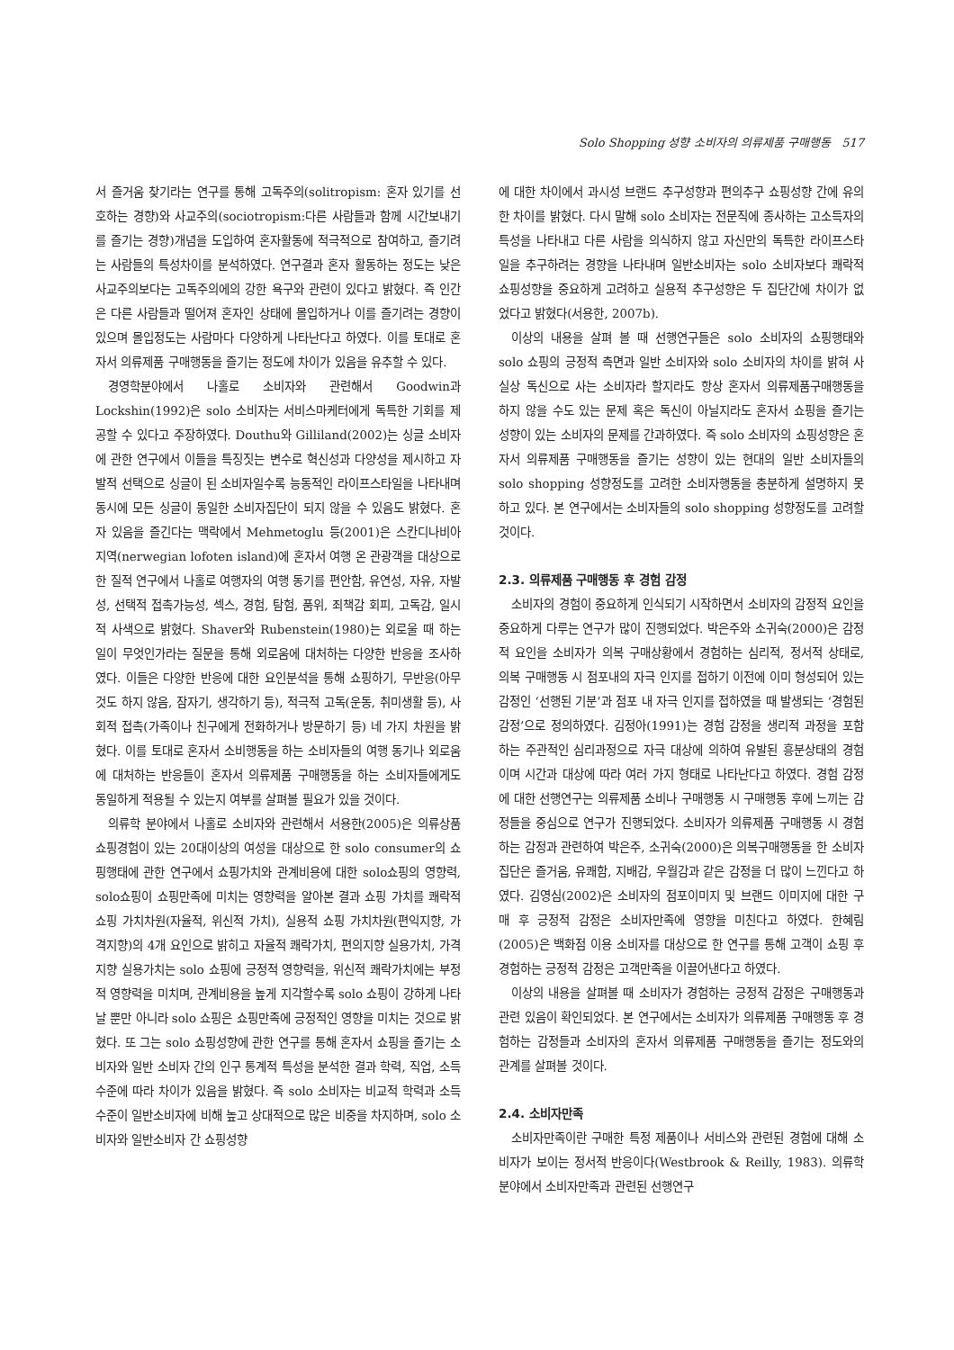Solo Shopping 성향 소비자의 의류제품 구매행동 517
서 즐거움 찾기라는 연구를 통해 고독주의(solitropism: 혼자 있기를 선호하는 경향)와 사교주의(sociotropism:다른 사람들과 함께 시간보내기를 즐기는 경향)개념을 도입하여 혼자활동에 적극적으로 참여하고, 즐기려는 사람들의 특성차이를 분석하였다. 연구결과 혼자 활동하는 정도는 낮은 사교주의보다는 고독주의에의 강한 욕구와 관련이 있다고 밝혔다. 즉 인간은 다른 사람들과 떨어져 혼자인 상태에 몰입하거나 이를 즐기려는 경향이 있으며 몰입정도는 사람마다 다양하게 나타난다고 하였다. 이를 토대로 혼자서 의류제품 구매행동을 즐기는 정도에 차이가 있음을 유추할 수 있다.
경영학분야에서 나홀로 소비자와 관련해서 Goodwin과 Lockshin(1992)은 solo 소비자는 서비스마케터에게 독특한 기회를 제공할 수 있다고 주장하였다. Douthu와 Gilliland(2002)는 싱글 소비자에 관한 연구에서 이들을 특징짓는 변수로 혁신성과 다양성을 제시하고 자발적 선택으로 싱글이 된 소비자일수록 능동적인 라이프스타일을 나타내며 동시에 모든 싱글이 동일한 소비자집단이 되지 않을 수 있음도 밝혔다. 혼자 있음을 즐긴다는 맥락에서 Mehmetoglu 등(2001)은 스칸디나비아 지역(nerwegian lofoten island)에 혼자서 여행 온 관광객을 대상으로 한 질적 연구에서 나홀로 여행자의 여행 동기를 편안함, 유연성, 자유, 자발성, 선택적 접촉가능성, 섹스, 경험, 탐험, 품위, 죄책감 회피, 고독감, 일시적 사색으로 밝혔다. Shaver와 Rubenstein(1980)는 외로울 때 하는 일이 무엇인가라는 질문을 통해 외로움에 대처하는 다양한 반응을 조사하였다. 이들은 다양한 반응에 대한 요인분석을 통해 쇼핑하기, 무반응(아무것도 하지 않음, 잠자기, 생각하기 등), 적극적 고독(운동, 취미생활 등), 사회적 접촉(가족이나 친구에게 전화하거나 방문하기 등) 네 가지 차원을 밝혔다. 이를 토대로 혼자서 소비행동을 하는 소비자들의 여행 동기나 외로움에 대처하는 반응들이 혼자서 의류제품 구매행동을 하는 소비자들에게도 동일하게 적용될 수 있는지 여부를 살펴볼 필요가 있을 것이다.
의류학 분야에서 나홀로 소비자와 관련해서 서용한(2005)은 의류상품 쇼핑경험이 있는 20대이상의 여성을 대상으로 한 solo consumer의 쇼핑행태에 관한 연구에서 쇼핑가치와 관계비용에 대한 solo쇼핑의 영향력, solo쇼핑이 쇼핑만족에 미치는 영향력을 알아본 결과 쇼핑 가치를 쾌락적 쇼핑 가치차원(자율적, 위신적 가치), 실용적 쇼핑 가치차원(편익지향, 가격지향)의 4개 요인으로 밝히고 자율적 쾌락가치, 편의지향 실용가치, 가격지향 실용가치는 solo 쇼핑에 긍정적 영향력을, 위신적 쾌락가치에는 부정적 영향력을 미치며, 관계비용을 높게 지각할수록 solo 쇼핑이 강하게 나타날 뿐만 아니라 solo 쇼핑은 쇼핑만족에 긍정적인 영향을 미치는 것으로 밝혔다. 또 그는 solo 쇼핑성향에 관한 연구를 통해 혼자서 쇼핑을 즐기는 소비자와 일반 소비자 간의 인구 통계적 특성을 분석한 결과 학력, 직업, 소득수준에 따라 차이가 있음을 밝혔다. 즉 solo 소비자는 비교적 학력과 소득수준이 일반소비자에 비해 높고 상대적으로 많은 비중을 차지하며, solo 소비자와 일반소비자 간 쇼핑성향
에 대한 차이에서 과시성 브랜드 추구성향과 편의추구 쇼핑성향 간에 유의한 차이를 밝혔다. 다시 말해 solo 소비자는 전문직에 종사하는 고소득자의 특성을 나타내고 다른 사람을 의식하지 않고 자신만의 독특한 라이프스타일을 추구하려는 경향을 나타내며 일반소비자는 solo 소비자보다 쾌락적 쇼핑성향을 중요하게 고려하고 실용적 추구성향은 두 집단간에 차이가 없었다고 밝혔다(서용한, 2007b).
이상의 내용을 살펴 볼 때 선행연구들은 solo 소비자의 쇼핑행태와 solo 쇼핑의 긍정적 측면과 일반 소비자와 solo 소비자의 차이를 밝혀 사실상 독신으로 사는 소비자라 할지라도 항상 혼자서 의류제품구매행동을 하지 않을 수도 있는 문제 혹은 독신이 아닐지라도 혼자서 쇼핑을 즐기는 성향이 있는 소비자의 문제를 간과하였다. 즉 solo 소비자의 쇼핑성향은 혼자서 의류제품 구매행동을 즐기는 성향이 있는 현대의 일반 소비자들의 solo shopping 성향정도를 고려한 소비자행동을 충분하게 설명하지 못하고 있다. 본 연구에서는 소비자들의 solo shopping 성향정도를 고려할 것이다.
2.3. 의류제품 구매행동 후 경험 감정
소비자의 경험이 중요하게 인식되기 시작하면서 소비자의 감정적 요인을 중요하게 다루는 연구가 많이 진행되었다. 박은주와 소귀숙(2000)은 감정적 요인을 소비자가 의복 구매상황에서 경험하는 심리적, 정서적 상태로, 의복 구매행동 시 점포내의 자극 인지를 접하기 이전에 이미 형성되어 있는 감정인 ‘선행된 기분’과 점포 내 자극 인지를 접하였을 때 발생되는 ‘경험된 감정’으로 정의하였다. 김정아(1991)는 경험 감정을 생리적 과정을 포함하는 주관적인 심리과정으로 자극 대상에 의하여 유발된 흥분상태의 경험이며 시간과 대상에 따라 여러 가지 형태로 나타난다고 하였다. 경험 감정에 대한 선행연구는 의류제품 소비나 구매행동 시 구매행동 후에 느끼는 감정들을 중심으로 연구가 진행되었다. 소비자가 의류제품 구매행동 시 경험하는 감정과 관련하여 박은주, 소귀숙(2000)은 의복구매행동을 한 소비자집단은 즐거움, 유쾌함, 지배감, 우월감과 같은 감정을 더 많이 느낀다고 하였다. 김영심(2002)은 소비자의 점포이미지 및 브랜드 이미지에 대한 구매 후 긍정적 감정은 소비자만족에 영향을 미친다고 하였다. 한혜림(2005)은 백화점 이용 소비자를 대상으로 한 연구를 통해 고객이 쇼핑 후 경험하는 긍정적 감정은 고객만족을 이끌어낸다고 하였다.
이상의 내용을 살펴볼 때 소비자가 경험하는 긍정적 감정은 구매행동과 관련 있음이 확인되었다. 본 연구에서는 소비자가 의류제품 구매행동 후 경험하는 감정들과 소비자의 혼자서 의류제품 구매행동을 즐기는 정도와의 관계를 살펴볼 것이다.
2.4. 소비자만족
소비자만족이란 구매한 특정 제품이나 서비스와 관련된 경험에 대해 소비자가 보이는 정서적 반응이다(Westbrook & Reilly, 1983). 의류학 분야에서 소비자만족과 관련된 선행연구